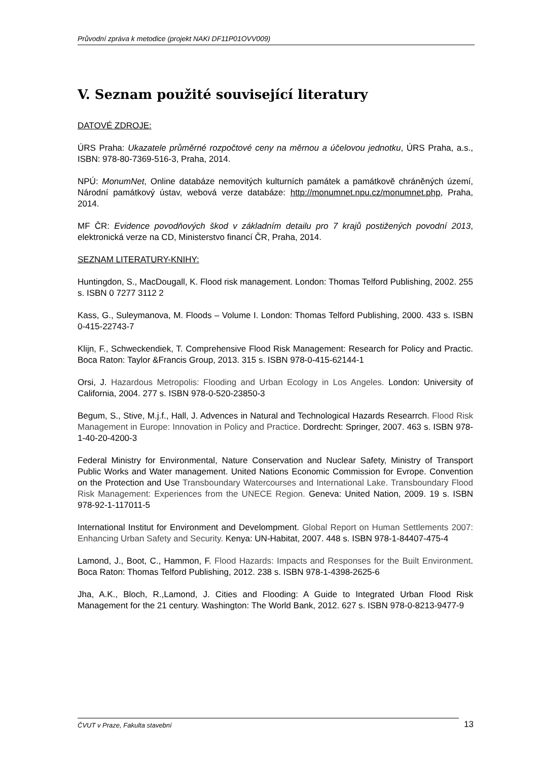Průvodní zpráva k metodice (projekt NAKI DF11P01OVV009)
V. Seznam použité související literatury
DATOVÉ ZDROJE:
ÚRS Praha: Ukazatele průměrné rozpočtové ceny na měrnou a účelovou jednotku, ÚRS Praha, a.s., ISBN: 978-80-7369-516-3, Praha, 2014.
NPÚ: MonumNet, Online databáze nemovitých kulturních památek a památkově chráněných území, Národní památkový ústav, webová verze databáze: http://monumnet.npu.cz/monumnet.php, Praha, 2014.
MF ČR: Evidence povodňových škod v základním detailu pro 7 krajů postižených povodní 2013, elektronická verze na CD, Ministerstvo financí ČR, Praha, 2014.
SEZNAM LITERATURY-KNIHY:
Huntingdon, S., MacDougall, K. Flood risk management. London: Thomas Telford Publishing, 2002. 255 s. ISBN 0 7277 3112 2
Kass, G., Suleymanova, M. Floods – Volume I. London: Thomas Telford Publishing, 2000. 433 s. ISBN 0-415-22743-7
Klijn, F., Schweckendiek, T. Comprehensive Flood Risk Management: Research for Policy and Practic. Boca Raton: Taylor &Francis Group, 2013. 315 s. ISBN 978-0-415-62144-1
Orsi, J. Hazardous Metropolis: Flooding and Urban Ecology in Los Angeles. London: University of California, 2004. 277 s. ISBN 978-0-520-23850-3
Begum, S., Stive, M.j.f., Hall, J. Advences in Natural and Technological Hazards Researrch. Flood Risk Management in Europe: Innovation in Policy and Practice. Dordrecht: Springer, 2007. 463 s. ISBN 978-1-40-20-4200-3
Federal Ministry for Environmental, Nature Conservation and Nuclear Safety, Ministry of Transport Public Works and Water management. United Nations Economic Commission for Evrope. Convention on the Protection and Use Transboundary Watercourses and International Lake. Transboundary Flood Risk Management: Experiences from the UNECE Region. Geneva: United Nation, 2009. 19 s. ISBN 978-92-1-117011-5
International Institut for Environment and Develompment. Global Report on Human Settlements 2007: Enhancing Urban Safety and Security. Kenya: UN-Habitat, 2007. 448 s. ISBN 978-1-84407-475-4
Lamond, J., Boot, C., Hammon, F. Flood Hazards: Impacts and Responses for the Built Environment. Boca Raton: Thomas Telford Publishing, 2012. 238 s. ISBN 978-1-4398-2625-6
Jha, A.K., Bloch, R.,Lamond, J. Cities and Flooding: A Guide to Integrated Urban Flood Risk Management for the 21 century. Washington: The World Bank, 2012. 627 s. ISBN 978-0-8213-9477-9
ČVUT v Praze, Fakulta stavební 13